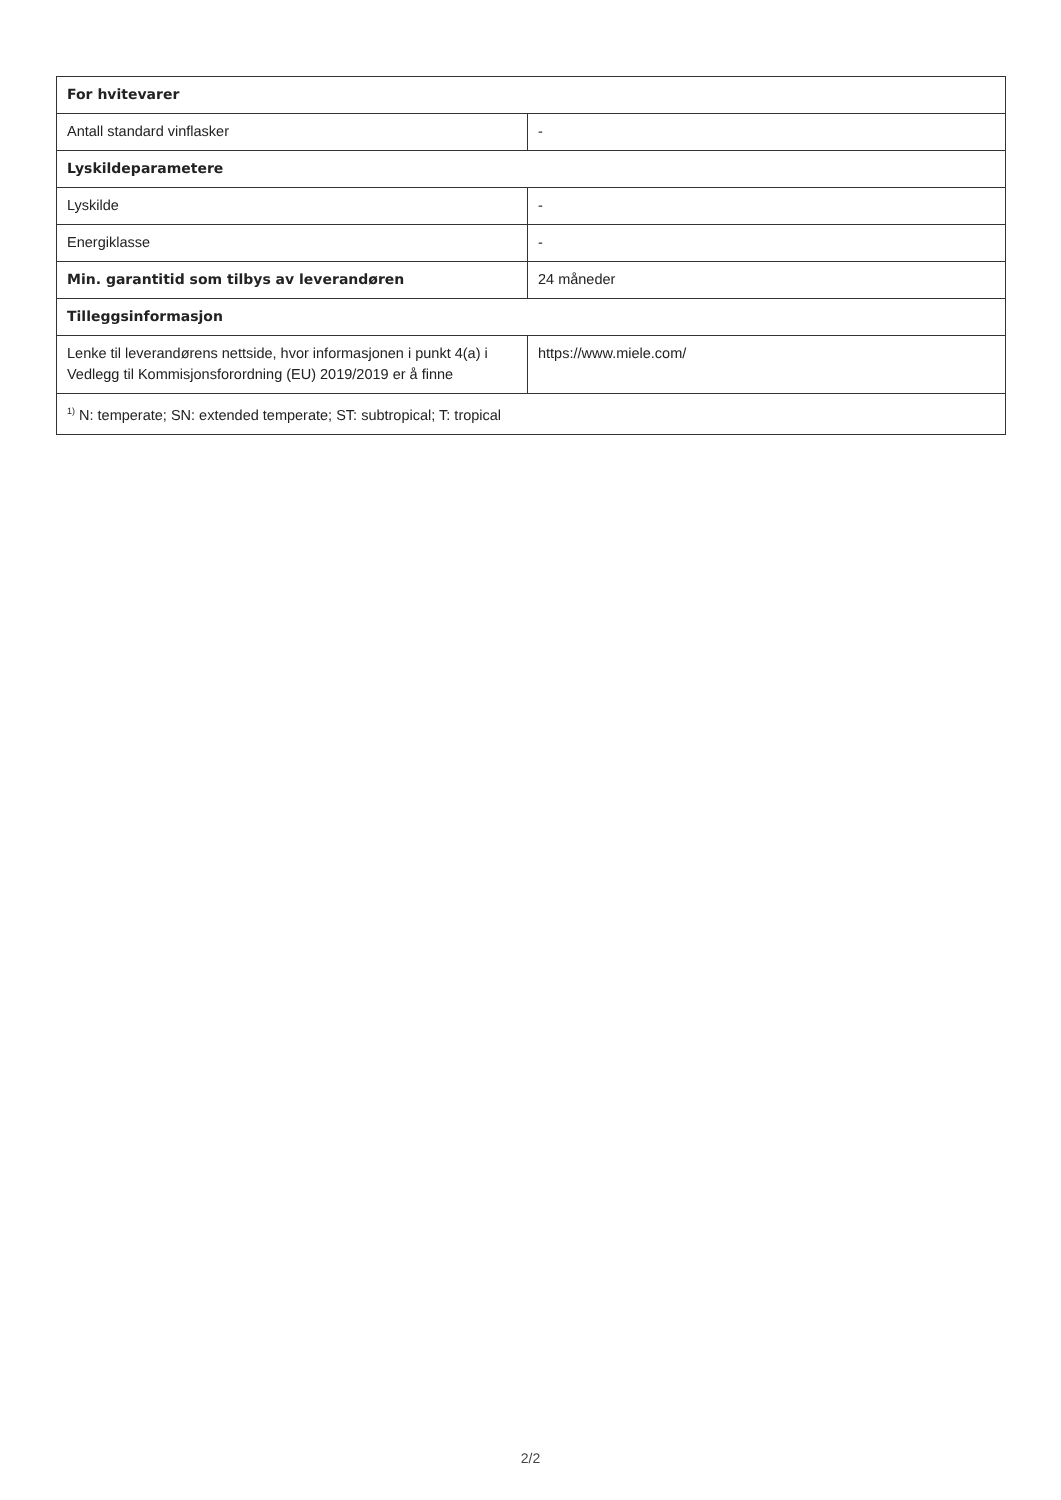| For hvitevarer | |
| --- | --- |
| Antall standard vinflasker | - |
| Lyskildeparametere | |
| Lyskilde | - |
| Energiklasse | - |
| Min. garantitid som tilbys av leverandøren | 24 måneder |
| Tilleggsinformasjon | |
| Lenke til leverandørens nettside, hvor informasjonen i punkt 4(a) i Vedlegg til Kommisjonsforordning (EU) 2019/2019 er å finne | https://www.miele.com/ |
| <sup>1)</sup> N: temperate; SN: extended temperate; ST: subtropical; T: tropical | |
2/2